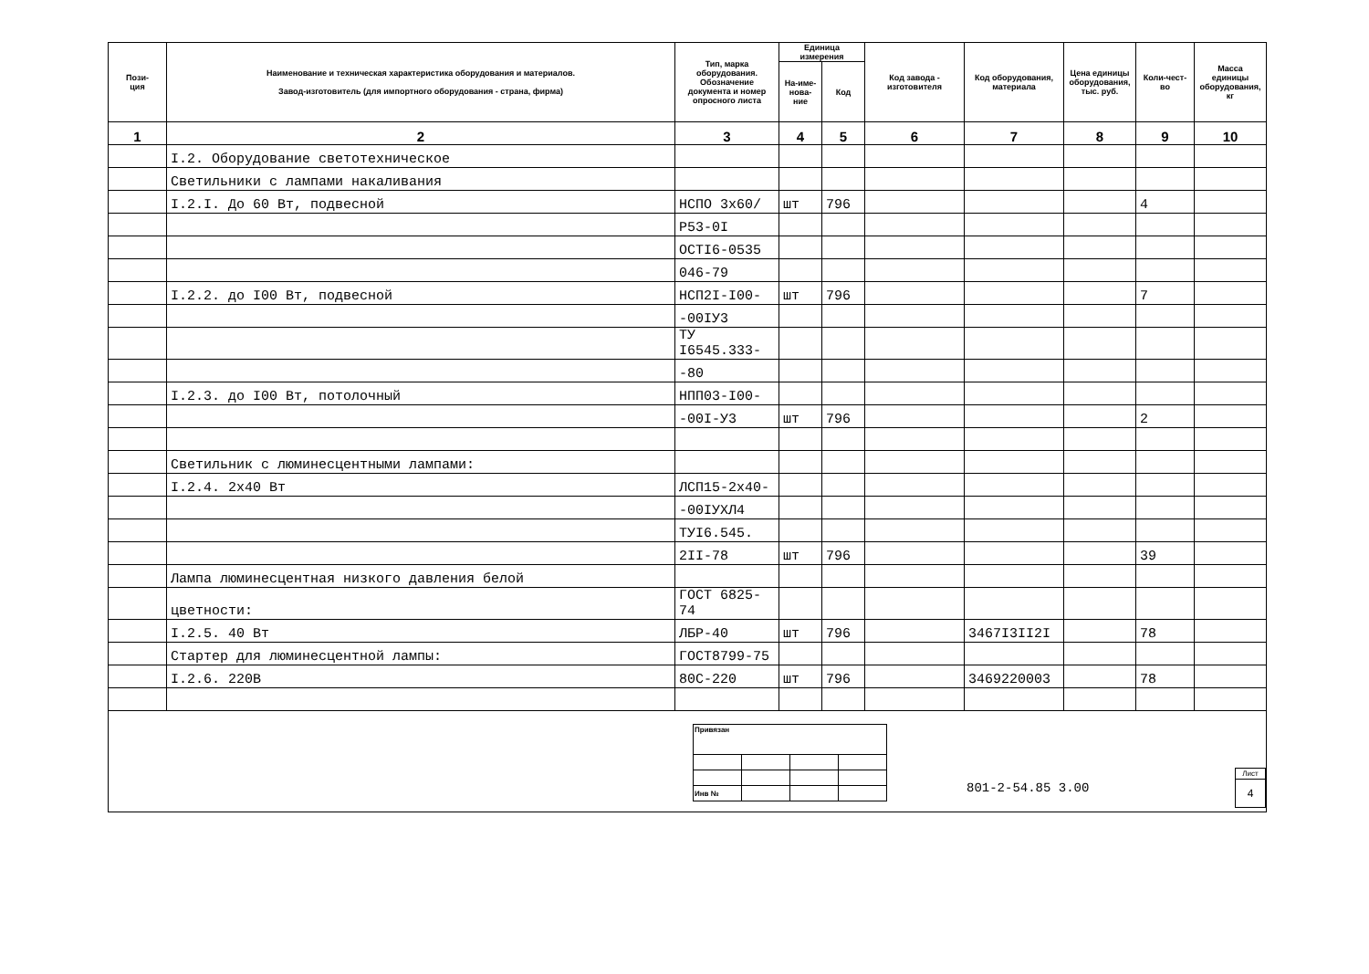| Пози- ция | Наименование и техническая характеристика оборудования и материалов. Завод-изготовитель (для импортного оборудования - страна, фирма) | Тип, марка оборудования. Обозначение документа и номер опросного листа | Единица измерения | | Код завода - изготовителя | Код оборудования, материала | Цена единицы оборудования, тыс. руб. | Коли-чест-во | Масса единицы оборудования, кг |
| --- | --- | --- | --- | --- | --- | --- | --- | --- | --- |
| | | | На-име-нова-ние | Код | | | | | |
| 1 | 2 | 3 | 4 | 5 | 6 | 7 | 8 | 9 | 10 |
| | I.2. Оборудование светотехническое | | | | | | | | |
| | Светильники с лампами накаливания | | | | | | | | |
| | I.2.I. До 60 Вт, подвесной | НСПО 3х60/ | шт | 796 | | | | 4 | |
| | | Р53-0I | | | | | | | |
| | | ОСТI6-0535 | | | | | | | |
| | | 046-79 | | | | | | | |
| | I.2.2. до I00 Вт, подвесной | НСП2I-I00- | шт | 796 | | | | 7 | |
| | | -00IУ3 | | | | | | | |
| | | ТУ I6545.333- | | | | | | | |
| | | -80 | | | | | | | |
| | I.2.3. до I00 Вт, потолочный | НПП03-I00- | | | | | | | |
| | | -00I-У3 | шт | 796 | | | | 2 | |
| | Светильник с люминесцентными лампами: | | | | | | | | |
| | I.2.4. 2х40 Вт | ЛСП15-2х40- | | | | | | | |
| | | -00IУХЛ4 | | | | | | | |
| | | ТУI6.545. | | | | | | | |
| | | 2II-78 | шт | 796 | | | | 39 | |
| | Лампа люминесцентная низкого давления белой | | | | | | | | |
| | цветности: | ГОСТ 6825-74 | | | | | | | |
| | I.2.5. 40 Вт | ЛБР-40 | шт | 796 | | 3467I3II2I | | 78 | |
| | Стартер для люминесцентной лампы: | ГОСТ8799-75 | | | | | | | |
| | I.2.6. 220В | 80С-220 | шт | 796 | | 3469220003 | | 78 | |
| Привязан | | | |
| Инв № | | | |
801-2-54.85 3.00
| Лист |
| 4 |